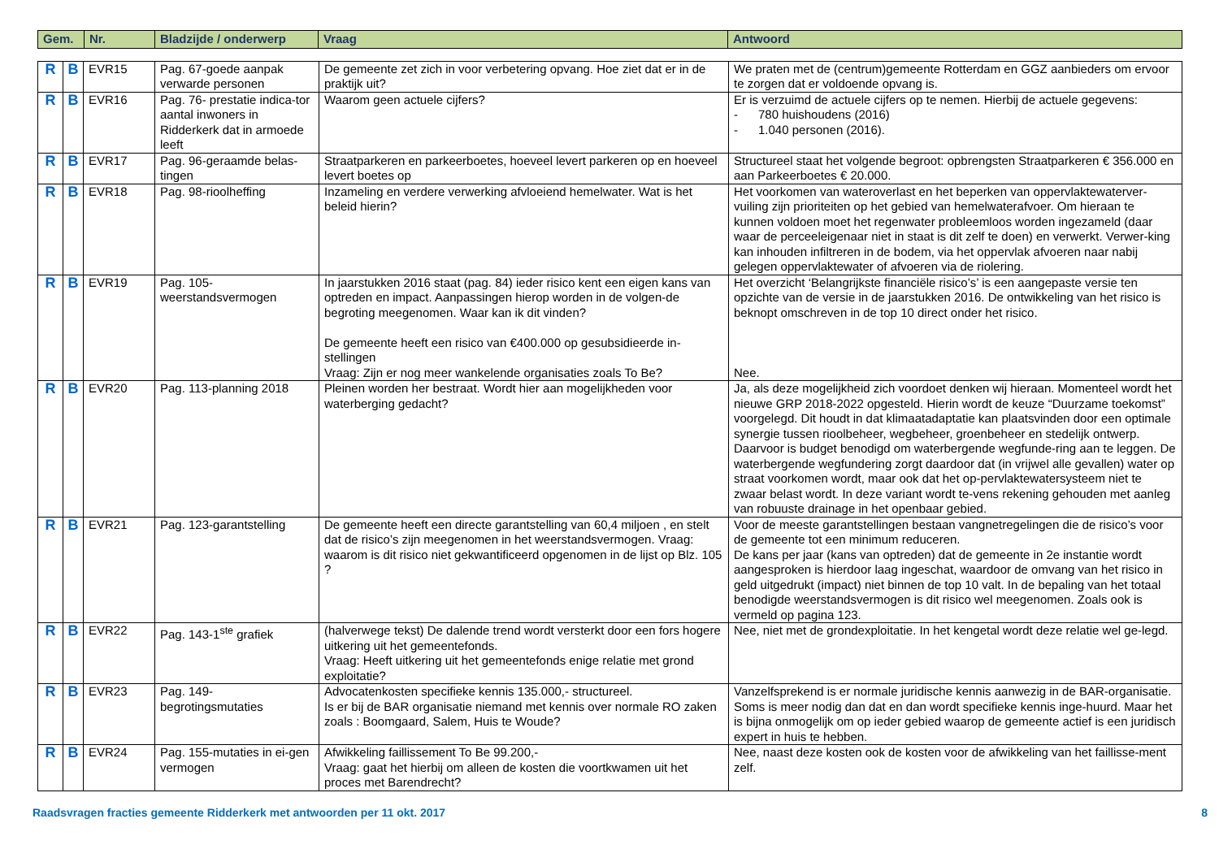| Gem. | Nr. | Bladzijde / onderwerp | Vraag | Antwoord |
| --- | --- | --- | --- | --- |
| R | B | EVR15 | Pag. 67-goede aanpak verwarde personen | De gemeente zet zich in voor verbetering opvang. Hoe ziet dat er in de praktijk uit? | We praten met de (centrum)gemeente Rotterdam en GGZ aanbieders om ervoor te zorgen dat er voldoende opvang is. |
| R | B | EVR16 | Pag. 76- prestatie indica-tor aantal inwoners in Ridderkerk dat in armoede leeft | Waarom geen actuele cijfers? | Er is verzuimd de actuele cijfers op te nemen. Hierbij de actuele gegevens: - 780 huishoudens (2016) - 1.040 personen (2016). |
| R | B | EVR17 | Pag. 96-geraamde belas-tingen | Straatparkeren en parkeerboetes, hoeveel levert parkeren op en hoeveel levert boetes op | Structureel staat het volgende begroot: opbrengsten Straatparkeren € 356.000 en aan Parkeerboetes € 20.000. |
| R | B | EVR18 | Pag. 98-rioolheffing | Inzameling en verdere verwerking afvloeiend hemelwater. Wat is het beleid hierin? | Het voorkomen van wateroverlast en het beperken van oppervlaktewaterver-vuiling zijn prioriteiten op het gebied van hemelwaterafvoer. Om hieraan te kunnen voldoen moet het regenwater probleemloos worden ingezameld (daar waar de perceeleigenaar niet in staat is dit zelf te doen) en verwerkt. Verwer-king kan inhouden infiltreren in de bodem, via het oppervlak afvoeren naar nabij gelegen oppervlaktewater of afvoeren via de riolering. |
| R | B | EVR19 | Pag. 105-weerstandsvermogen | In jaarstukken 2016 staat (pag. 84) ieder risico kent een eigen kans van optreden en impact. Aanpassingen hierop worden in de volgen-de begroting meegenomen. Waar kan ik dit vinden? De gemeente heeft een risico van €400.000 op gesubsidieerde in-stellingen Vraag: Zijn er nog meer wankelende organisaties zoals To Be? | Het overzicht ‘Belangrijkste financiële risico’s’ is een aangepaste versie ten opzichte van de versie in de jaarstukken 2016. De ontwikkeling van het risico is beknopt omschreven in de top 10 direct onder het risico. Nee. |
| R | B | EVR20 | Pag. 113-planning 2018 | Pleinen worden her bestraat. Wordt hier aan mogelijkheden voor waterberging gedacht? | Ja, als deze mogelijkheid zich voordoet denken wij hieraan. Momenteel wordt het nieuwe GRP 2018-2022 opgesteld. Hierin wordt de keuze “Duurzame toekomst” voorgelegd. Dit houdt in dat klimaatadaptatie kan plaatsvinden door een optimale synergie tussen rioolbeheer, wegbeheer, groenbeheer en stedelijk ontwerp. Daarvoor is budget benodigd om waterbergende wegfunde-ring aan te leggen. De waterbergende wegfundering zorgt daardoor dat (in vrijwel alle gevallen) water op straat voorkomen wordt, maar ook dat het op-pervlaktewatersysteem niet te zwaar belast wordt. In deze variant wordt te-vens rekening gehouden met aanleg van robuuste drainage in het openbaar gebied. |
| R | B | EVR21 | Pag. 123-garantstelling | De gemeente heeft een directe garantstelling van 60,4 miljoen , en stelt dat de risico’s zijn meegenomen in het weerstandsvermogen. Vraag: waarom is dit risico niet gekwantificeerd opgenomen in de lijst op Blz. 105 ? | Voor de meeste garantstellingen bestaan vangnetregelingen die de risico’s voor de gemeente tot een minimum reduceren. De kans per jaar (kans van optreden) dat de gemeente in 2e instantie wordt aangesproken is hierdoor laag ingeschat, waardoor de omvang van het risico in geld uitgedrukt (impact) niet binnen de top 10 valt. In de bepaling van het totaal benodigde weerstandsvermogen is dit risico wel meegenomen. Zoals ook is vermeld op pagina 123. |
| R | B | EVR22 | Pag. 143-1<sup>ste</sup> grafiek | (halverwege tekst) De dalende trend wordt versterkt door een fors hogere uitkering uit het gemeentefonds. Vraag: Heeft uitkering uit het gemeentefonds enige relatie met grond exploitatie? | Nee, niet met de grondexploitatie. In het kengetal wordt deze relatie wel ge-legd. |
| R | B | EVR23 | Pag. 149-begrotingsmutaties | Advocatenkosten specifieke kennis 135.000,- structureel. Is er bij de BAR organisatie niemand met kennis over normale RO zaken zoals : Boomgaard, Salem, Huis te Woude? | Vanzelfsprekend is er normale juridische kennis aanwezig in de BAR-organisatie. Soms is meer nodig dan dat en dan wordt specifieke kennis inge-huurd. Maar het is bijna onmogelijk om op ieder gebied waarop de gemeente actief is een juridisch expert in huis te hebben. |
| R | B | EVR24 | Pag. 155-mutaties in ei-gen vermogen | Afwikkeling faillissement To Be 99.200,- Vraag: gaat het hierbij om alleen de kosten die voortkwamen uit het proces met Barendrecht? | Nee, naast deze kosten ook de kosten voor de afwikkeling van het faillisse-ment zelf. |
Raadsvragen fracties gemeente Ridderkerk met antwoorden per 11 okt. 2017 8